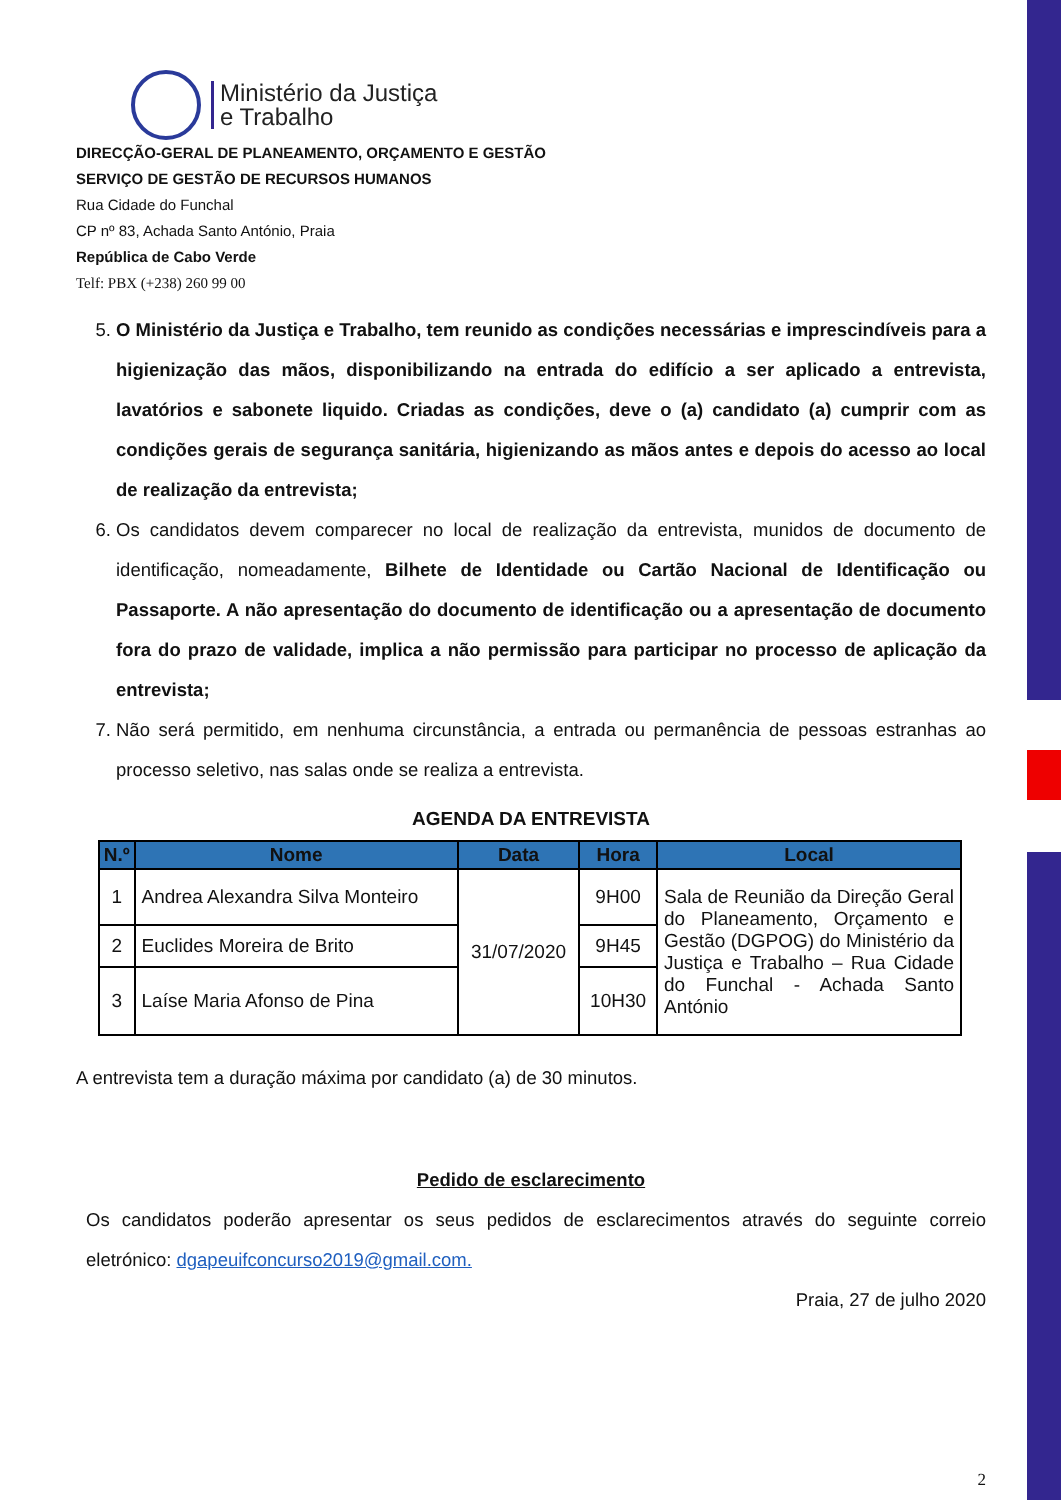Ministério da Justiça
e Trabalho
DIRECÇÃO-GERAL DE PLANEAMENTO, ORÇAMENTO E GESTÃO
SERVIÇO DE GESTÃO DE RECURSOS HUMANOS
Rua Cidade do Funchal
CP nº 83, Achada Santo António, Praia
República de Cabo Verde
Telf: PBX (+238) 260 99 00
5. O Ministério da Justiça e Trabalho, tem reunido as condições necessárias e imprescindíveis para a higienização das mãos, disponibilizando na entrada do edifício a ser aplicado a entrevista, lavatórios e sabonete liquido. Criadas as condições, deve o (a) candidato (a) cumprir com as condições gerais de segurança sanitária, higienizando as mãos antes e depois do acesso ao local de realização da entrevista;
6. Os candidatos devem comparecer no local de realização da entrevista, munidos de documento de identificação, nomeadamente, Bilhete de Identidade ou Cartão Nacional de Identificação ou Passaporte. A não apresentação do documento de identificação ou a apresentação de documento fora do prazo de validade, implica a não permissão para participar no processo de aplicação da entrevista;
7. Não será permitido, em nenhuma circunstância, a entrada ou permanência de pessoas estranhas ao processo seletivo, nas salas onde se realiza a entrevista.
AGENDA DA ENTREVISTA
| N.º | Nome | Data | Hora | Local |
| --- | --- | --- | --- | --- |
| 1 | Andrea Alexandra Silva Monteiro | 31/07/2020 | 9H00 | Sala de Reunião da Direção Geral do Planeamento, Orçamento e Gestão (DGPOG) do Ministério da Justiça e Trabalho – Rua Cidade do Funchal - Achada Santo António |
| 2 | Euclides Moreira de Brito | | 9H45 | |
| 3 | Laíse Maria Afonso de Pina | | 10H30 | |
A entrevista tem a duração máxima por candidato (a) de 30 minutos.
Pedido de esclarecimento
Os candidatos poderão apresentar os seus pedidos de esclarecimentos através do seguinte correio eletrónico: dgapeuifconcurso2019@gmail.com.
Praia, 27 de julho 2020
2